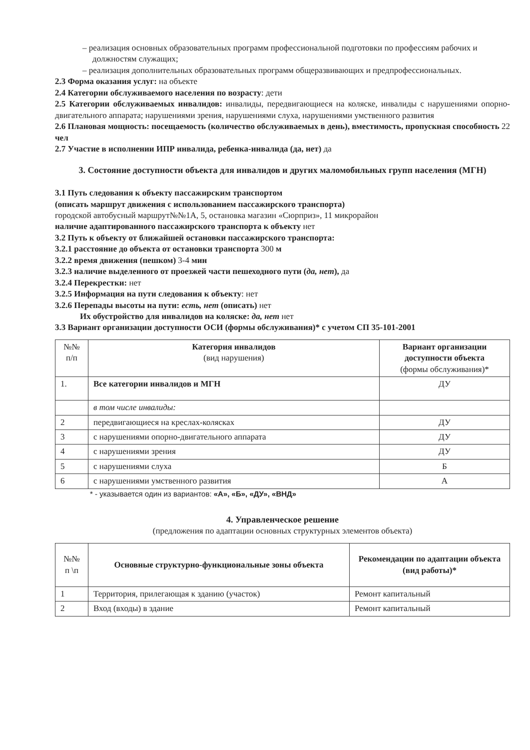– реализация основных образовательных программ профессиональной подготовки по профессиям рабочих и должностям служащих;
– реализация дополнительных образовательных программ общеразвивающих и предпрофессиональных.
2.3 Форма оказания услуг: на объекте
2.4 Категории обслуживаемого населения по возрасту: дети
2.5 Категории обслуживаемых инвалидов: инвалиды, передвигающиеся на коляске, инвалиды с нарушениями опорно-двигательного аппарата; нарушениями зрения, нарушениями слуха, нарушениями умственного развития
2.6 Плановая мощность: посещаемость (количество обслуживаемых в день), вместимость, пропускная способность 22 чел
2.7 Участие в исполнении ИПР инвалида, ребенка-инвалида (да, нет) да
3. Состояние доступности объекта для инвалидов и других маломобильных групп населения (МГН)
3.1 Путь следования к объекту пассажирским транспортом
(описать маршрут движения с использованием пассажирского транспорта)
городской автобусный маршрут№№1А, 5, остановка магазин «Сюрприз», 11 микрорайон
наличие адаптированного пассажирского транспорта к объекту нет
3.2 Путь к объекту от ближайшей остановки пассажирского транспорта:
3.2.1 расстояние до объекта от остановки транспорта 300 м
3.2.2 время движения (пешком) 3-4 мин
3.2.3 наличие выделенного от проезжей части пешеходного пути (да, нет), да
3.2.4 Перекрестки: нет
3.2.5 Информация на пути следования к объекту: нет
3.2.6 Перепады высоты на пути: есть, нет (описать) нет
Их обустройство для инвалидов на коляске: да, нет нет
3.3 Вариант организации доступности ОСИ (формы обслуживания)* с учетом СП 35-101-2001
| №№ п/п | Категория инвалидов (вид нарушения) | Вариант организации доступности объекта (формы обслуживания)* |
| --- | --- | --- |
| 1. | Все категории инвалидов и МГН | ДУ |
| | в том числе инвалиды: | |
| 2 | передвигающиеся на креслах-колясках | ДУ |
| 3 | с нарушениями опорно-двигательного аппарата | ДУ |
| 4 | с нарушениями зрения | ДУ |
| 5 | с нарушениями слуха | Б |
| 6 | с нарушениями умственного развития | А |
* - указывается один из вариантов: «А», «Б», «ДУ», «ВНД»
4. Управленческое решение
(предложения по адаптации основных структурных элементов объекта)
| №№ п \п | Основные структурно-функциональные зоны объекта | Рекомендации по адаптации объекта (вид работы)* |
| --- | --- | --- |
| 1 | Территория, прилегающая к зданию (участок) | Ремонт капитальный |
| 2 | Вход (входы) в здание | Ремонт капитальный |